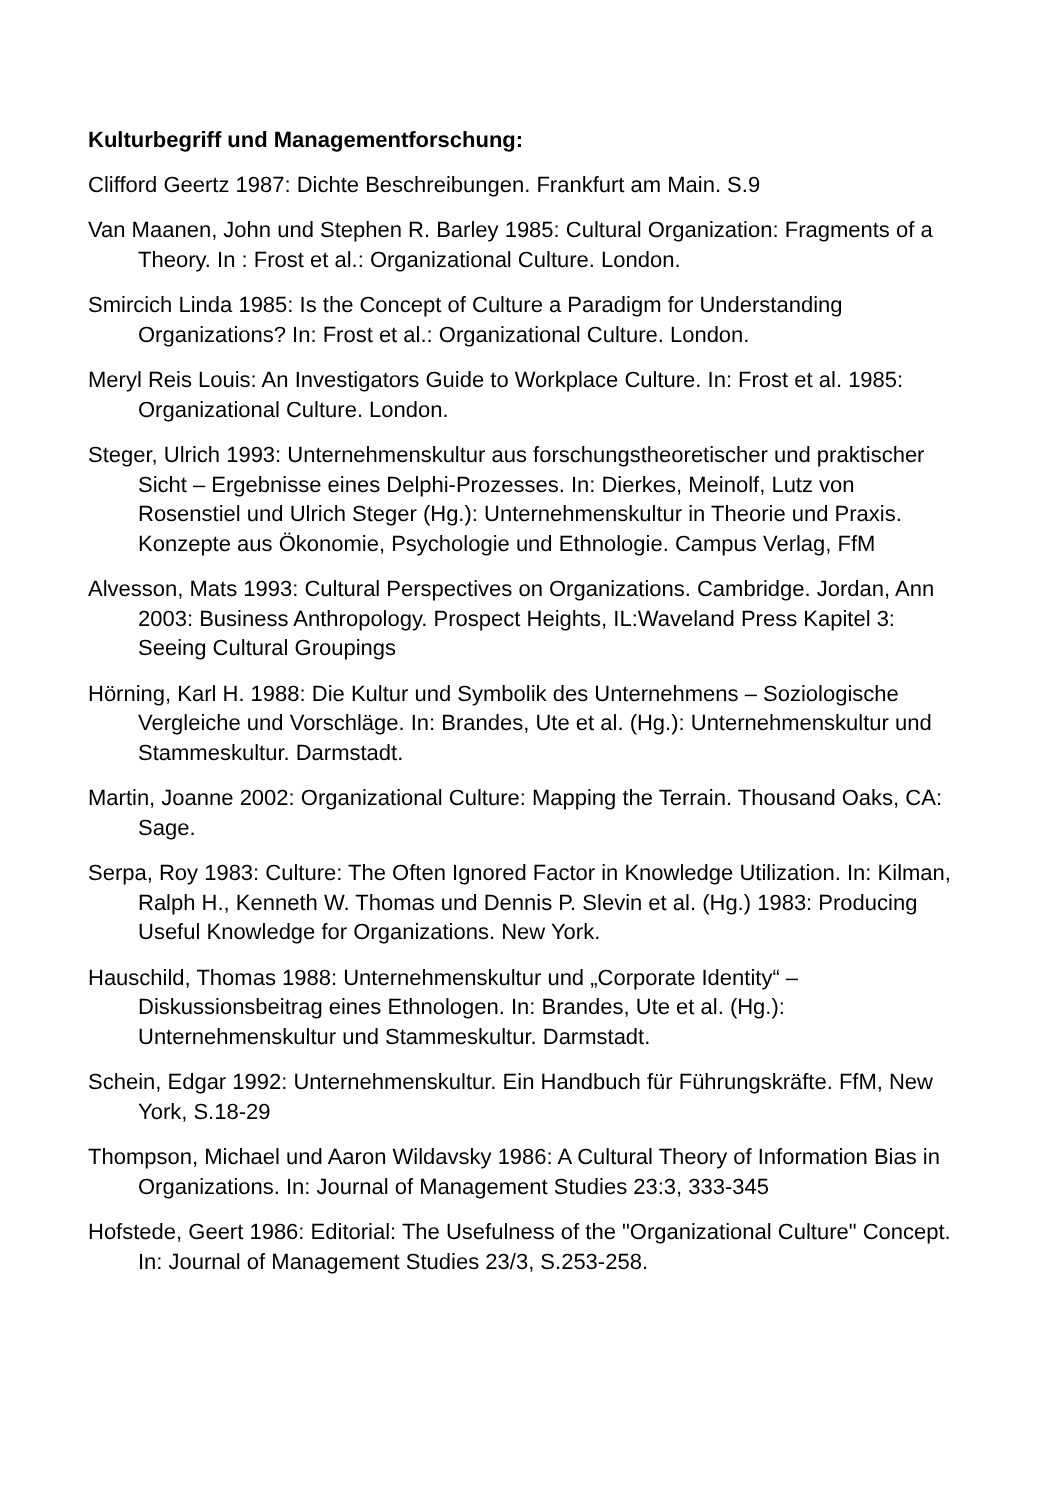Kulturbegriff und Managementforschung:
Clifford Geertz 1987: Dichte Beschreibungen. Frankfurt am Main. S.9
Van Maanen, John und Stephen R. Barley 1985: Cultural Organization: Fragments of a Theory. In : Frost et al.: Organizational Culture. London.
Smircich Linda 1985: Is the Concept of Culture a Paradigm for Understanding Organizations? In: Frost et al.: Organizational Culture. London.
Meryl Reis Louis: An Investigators Guide to Workplace Culture. In: Frost et al. 1985: Organizational Culture. London.
Steger, Ulrich 1993: Unternehmenskultur aus forschungstheoretischer und praktischer Sicht – Ergebnisse eines Delphi-Prozesses. In: Dierkes, Meinolf, Lutz von Rosenstiel und Ulrich Steger (Hg.): Unternehmenskultur in Theorie und Praxis. Konzepte aus Ökonomie, Psychologie und Ethnologie. Campus Verlag, FfM
Alvesson, Mats 1993: Cultural Perspectives on Organizations. Cambridge. Jordan, Ann 2003: Business Anthropology. Prospect Heights, IL:Waveland Press Kapitel 3: Seeing Cultural Groupings
Hörning, Karl H. 1988: Die Kultur und Symbolik des Unternehmens – Soziologische Vergleiche und Vorschläge. In: Brandes, Ute et al. (Hg.): Unternehmenskultur und Stammeskultur. Darmstadt.
Martin, Joanne 2002: Organizational Culture: Mapping the Terrain. Thousand Oaks, CA: Sage.
Serpa, Roy 1983: Culture: The Often Ignored Factor in Knowledge Utilization. In: Kilman, Ralph H., Kenneth W. Thomas und Dennis P. Slevin et al. (Hg.) 1983: Producing Useful Knowledge for Organizations. New York.
Hauschild, Thomas 1988: Unternehmenskultur und „Corporate Identity“ – Diskussionsbeitrag eines Ethnologen. In: Brandes, Ute et al. (Hg.): Unternehmenskultur und Stammeskultur. Darmstadt.
Schein, Edgar 1992: Unternehmenskultur. Ein Handbuch für Führungskräfte. FfM, New York, S.18-29
Thompson, Michael und Aaron Wildavsky 1986: A Cultural Theory of Information Bias in Organizations. In: Journal of Management Studies 23:3, 333-345
Hofstede, Geert 1986: Editorial: The Usefulness of the "Organizational Culture" Concept. In: Journal of Management Studies 23/3, S.253-258.